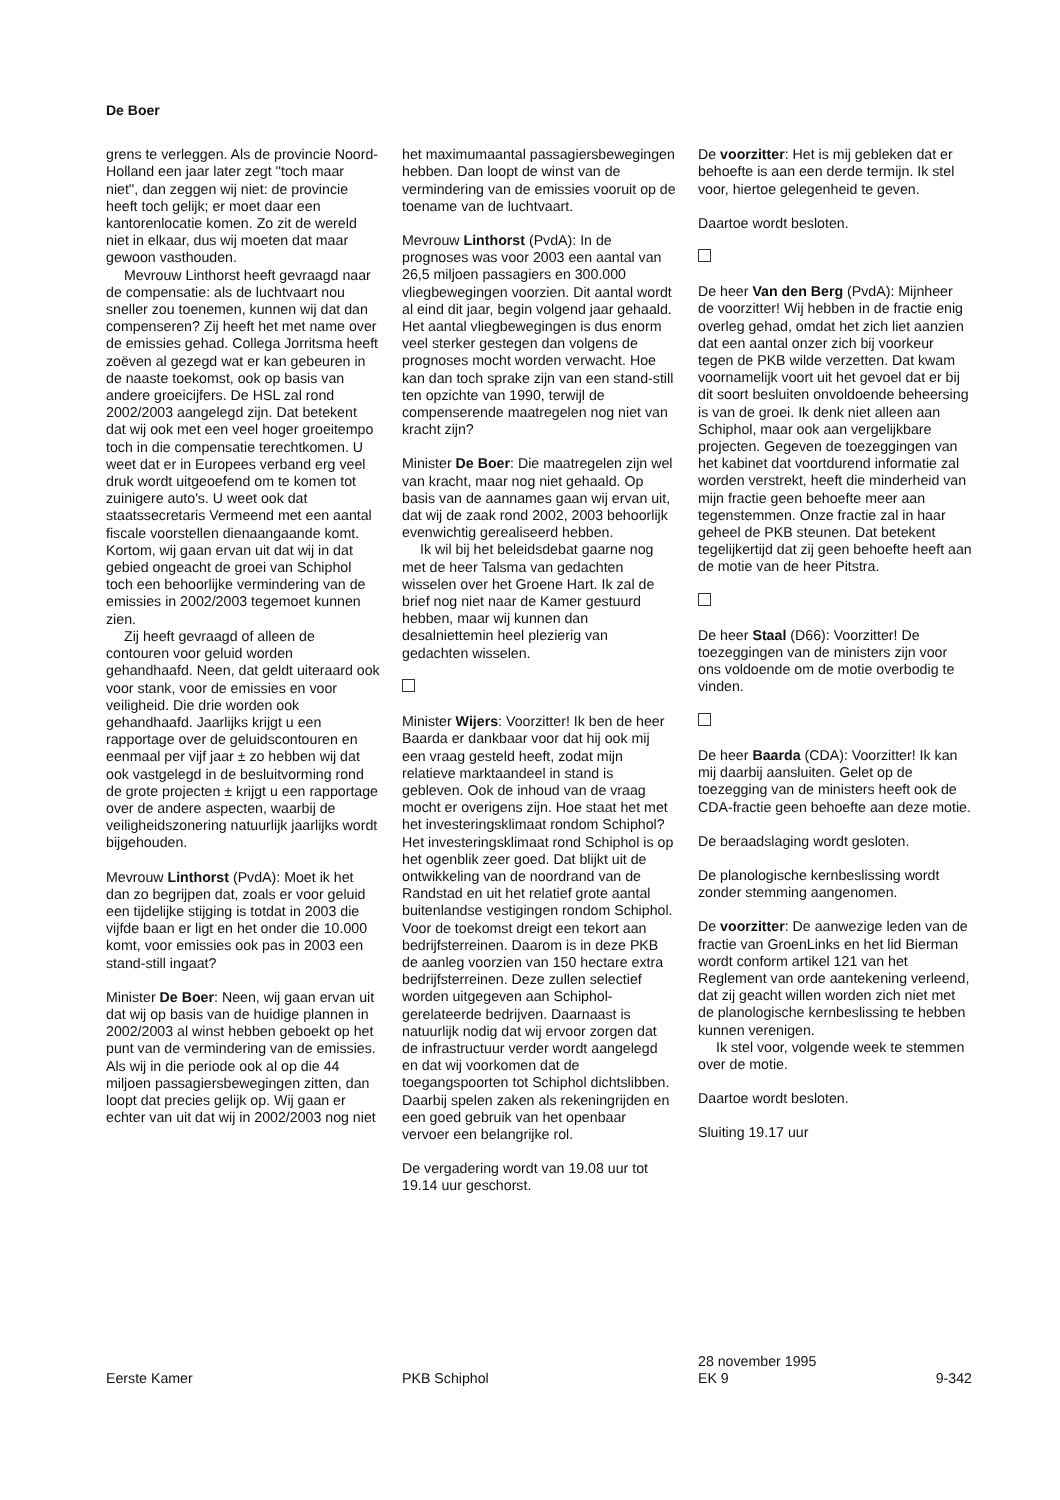De Boer
grens te verleggen. Als de provincie Noord-Holland een jaar later zegt ''toch maar niet'', dan zeggen wij niet: de provincie heeft toch gelijk; er moet daar een kantorenlocatie komen. Zo zit de wereld niet in elkaar, dus wij moeten dat maar gewoon vasthouden.
Mevrouw Linthorst heeft gevraagd naar de compensatie: als de luchtvaart nou sneller zou toenemen, kunnen wij dat dan compenseren? Zij heeft het met name over de emissies gehad. Collega Jorritsma heeft zoëven al gezegd wat er kan gebeuren in de naaste toekomst, ook op basis van andere groeicijfers. De HSL zal rond 2002/2003 aangelegd zijn. Dat betekent dat wij ook met een veel hoger groeitempo toch in die compensatie terechtkomen. U weet dat er in Europees verband erg veel druk wordt uitgeoefend om te komen tot zuinigere auto's. U weet ook dat staatssecretaris Vermeend met een aantal fiscale voorstellen dienaangaande komt. Kortom, wij gaan ervan uit dat wij in dat gebied ongeacht de groei van Schiphol toch een behoorlijke vermindering van de emissies in 2002/2003 tegemoet kunnen zien.
Zij heeft gevraagd of alleen de contouren voor geluid worden gehandhaafd. Neen, dat geldt uiteraard ook voor stank, voor de emissies en voor veiligheid. Die drie worden ook gehandhaafd. Jaarlijks krijgt u een rapportage over de geluidscontouren en eenmaal per vijf jaar ± zo hebben wij dat ook vastgelegd in de besluitvorming rond de grote projecten ± krijgt u een rapportage over de andere aspecten, waarbij de veiligheidszonering natuurlijk jaarlijks wordt bijgehouden.
Mevrouw Linthorst (PvdA): Moet ik het dan zo begrijpen dat, zoals er voor geluid een tijdelijke stijging is totdat in 2003 die vijfde baan er ligt en het onder die 10.000 komt, voor emissies ook pas in 2003 een stand-still ingaat?
Minister De Boer: Neen, wij gaan ervan uit dat wij op basis van de huidige plannen in 2002/2003 al winst hebben geboekt op het punt van de vermindering van de emissies. Als wij in die periode ook al op die 44 miljoen passagiersbewegingen zitten, dan loopt dat precies gelijk op. Wij gaan er echter van uit dat wij in 2002/2003 nog niet
het maximumaantal passagiersbewegingen hebben. Dan loopt de winst van de vermindering van de emissies vooruit op de toename van de luchtvaart.
Mevrouw Linthorst (PvdA): In de prognoses was voor 2003 een aantal van 26,5 miljoen passagiers en 300.000 vliegbewegingen voorzien. Dit aantal wordt al eind dit jaar, begin volgend jaar gehaald. Het aantal vliegbewegingen is dus enorm veel sterker gestegen dan volgens de prognoses mocht worden verwacht. Hoe kan dan toch sprake zijn van een stand-still ten opzichte van 1990, terwijl de compenserende maatregelen nog niet van kracht zijn?
Minister De Boer: Die maatregelen zijn wel van kracht, maar nog niet gehaald. Op basis van de aannames gaan wij ervan uit, dat wij de zaak rond 2002, 2003 behoorlijk evenwichtig gerealiseerd hebben.
Ik wil bij het beleidsdebat gaarne nog met de heer Talsma van gedachten wisselen over het Groene Hart. Ik zal de brief nog niet naar de Kamer gestuurd hebben, maar wij kunnen dan desalniettemin heel plezierig van gedachten wisselen.
Minister Wijers: Voorzitter! Ik ben de heer Baarda er dankbaar voor dat hij ook mij een vraag gesteld heeft, zodat mijn relatieve marktaandeel in stand is gebleven. Ook de inhoud van de vraag mocht er overigens zijn. Hoe staat het met het investeringsklimaat rondom Schiphol? Het investeringsklimaat rond Schiphol is op het ogenblik zeer goed. Dat blijkt uit de ontwikkeling van de noordrand van de Randstad en uit het relatief grote aantal buitenlandse vestigingen rondom Schiphol. Voor de toekomst dreigt een tekort aan bedrijfsterreinen. Daarom is in deze PKB de aanleg voorzien van 150 hectare extra bedrijfsterreinen. Deze zullen selectief worden uitgegeven aan Schiphol-gerelateerde bedrijven. Daarnaast is natuurlijk nodig dat wij ervoor zorgen dat de infrastructuur verder wordt aangelegd en dat wij voorkomen dat de toegangspoorten tot Schiphol dichtslibben. Daarbij spelen zaken als rekeningrijden en een goed gebruik van het openbaar vervoer een belangrijke rol.
De vergadering wordt van 19.08 uur tot 19.14 uur geschorst.
De voorzitter: Het is mij gebleken dat er behoefte is aan een derde termijn. Ik stel voor, hiertoe gelegenheid te geven.
Daartoe wordt besloten.
De heer Van den Berg (PvdA): Mijnheer de voorzitter! Wij hebben in de fractie enig overleg gehad, omdat het zich liet aanzien dat een aantal onzer zich bij voorkeur tegen de PKB wilde verzetten. Dat kwam voornamelijk voort uit het gevoel dat er bij dit soort besluiten onvoldoende beheersing is van de groei. Ik denk niet alleen aan Schiphol, maar ook aan vergelijkbare projecten. Gegeven de toezeggingen van het kabinet dat voortdurend informatie zal worden verstrekt, heeft die minderheid van mijn fractie geen behoefte meer aan tegenstemmen. Onze fractie zal in haar geheel de PKB steunen. Dat betekent tegelijkertijd dat zij geen behoefte heeft aan de motie van de heer Pitstra.
De heer Staal (D66): Voorzitter! De toezeggingen van de ministers zijn voor ons voldoende om de motie overbodig te vinden.
De heer Baarda (CDA): Voorzitter! Ik kan mij daarbij aansluiten. Gelet op de toezegging van de ministers heeft ook de CDA-fractie geen behoefte aan deze motie.
De beraadslaging wordt gesloten.
De planologische kernbeslissing wordt zonder stemming aangenomen.
De voorzitter: De aanwezige leden van de fractie van GroenLinks en het lid Bierman wordt conform artikel 121 van het Reglement van orde aantekening verleend, dat zij geacht willen worden zich niet met de planologische kernbeslissing te hebben kunnen verenigen.
Ik stel voor, volgende week te stemmen over de motie.
Daartoe wordt besloten.
Sluiting 19.17 uur
Eerste Kamer
PKB Schiphol 28 november 1995
EK 9
9-342